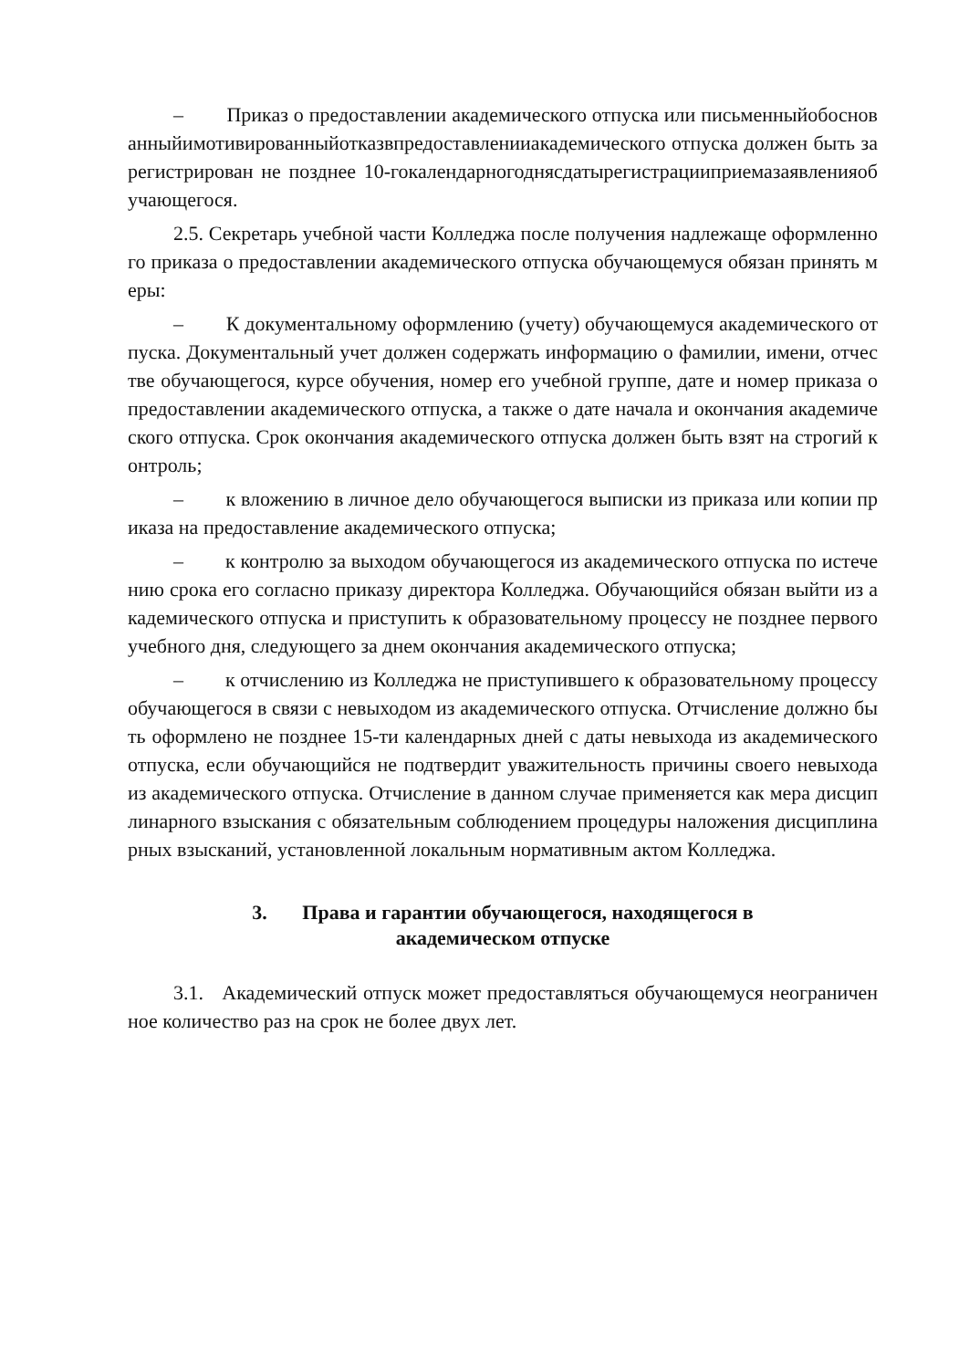– Приказ о предоставлении академического отпуска или письменныйобоснованныйимотивированныйотказвпредоставленииакадемического отпуска должен быть зарегистрирован не позднее 10-гокалендарногоднясдатырегистрацииприемазаявленияобучающегося.
2.5. Секретарь учебной части Колледжа после получения надлежаще оформленного приказа о предоставлении академического отпуска обучающемуся обязан принять меры:
– К документальному оформлению (учету) обучающемуся академического отпуска. Документальный учет должен содержать информацию о фамилии, имени, отчестве обучающегося, курсе обучения, номер его учебной группе, дате и номер приказа о предоставлении академического отпуска, а также о дате начала и окончания академического отпуска. Срок окончания академического отпуска должен быть взят на строгий контроль;
– к вложению в личное дело обучающегося выписки из приказа или копии приказа на предоставление академического отпуска;
– к контролю за выходом обучающегося из академического отпуска по истечению срока его согласно приказу директора Колледжа. Обучающийся обязан выйти из академического отпуска и приступить к образовательному процессу не позднее первого учебного дня, следующего за днем окончания академического отпуска;
– к отчислению из Колледжа не приступившего к образовательному процессу обучающегося в связи с невыходом из академического отпуска. Отчисление должно быть оформлено не позднее 15-ти календарных дней с даты невыхода из академического отпуска, если обучающийся не подтвердит уважительность причины своего невыхода из академического отпуска. Отчисление в данном случае применяется как мера дисциплинарного взыскания с обязательным соблюдением процедуры наложения дисциплинарных взысканий, установленной локальным нормативным актом Колледжа.
3. Права и гарантии обучающегося, находящегося в
академическом отпуске
3.1. Академический отпуск может предоставляться обучающемуся неограниченное количество раз на срок не более двух лет.